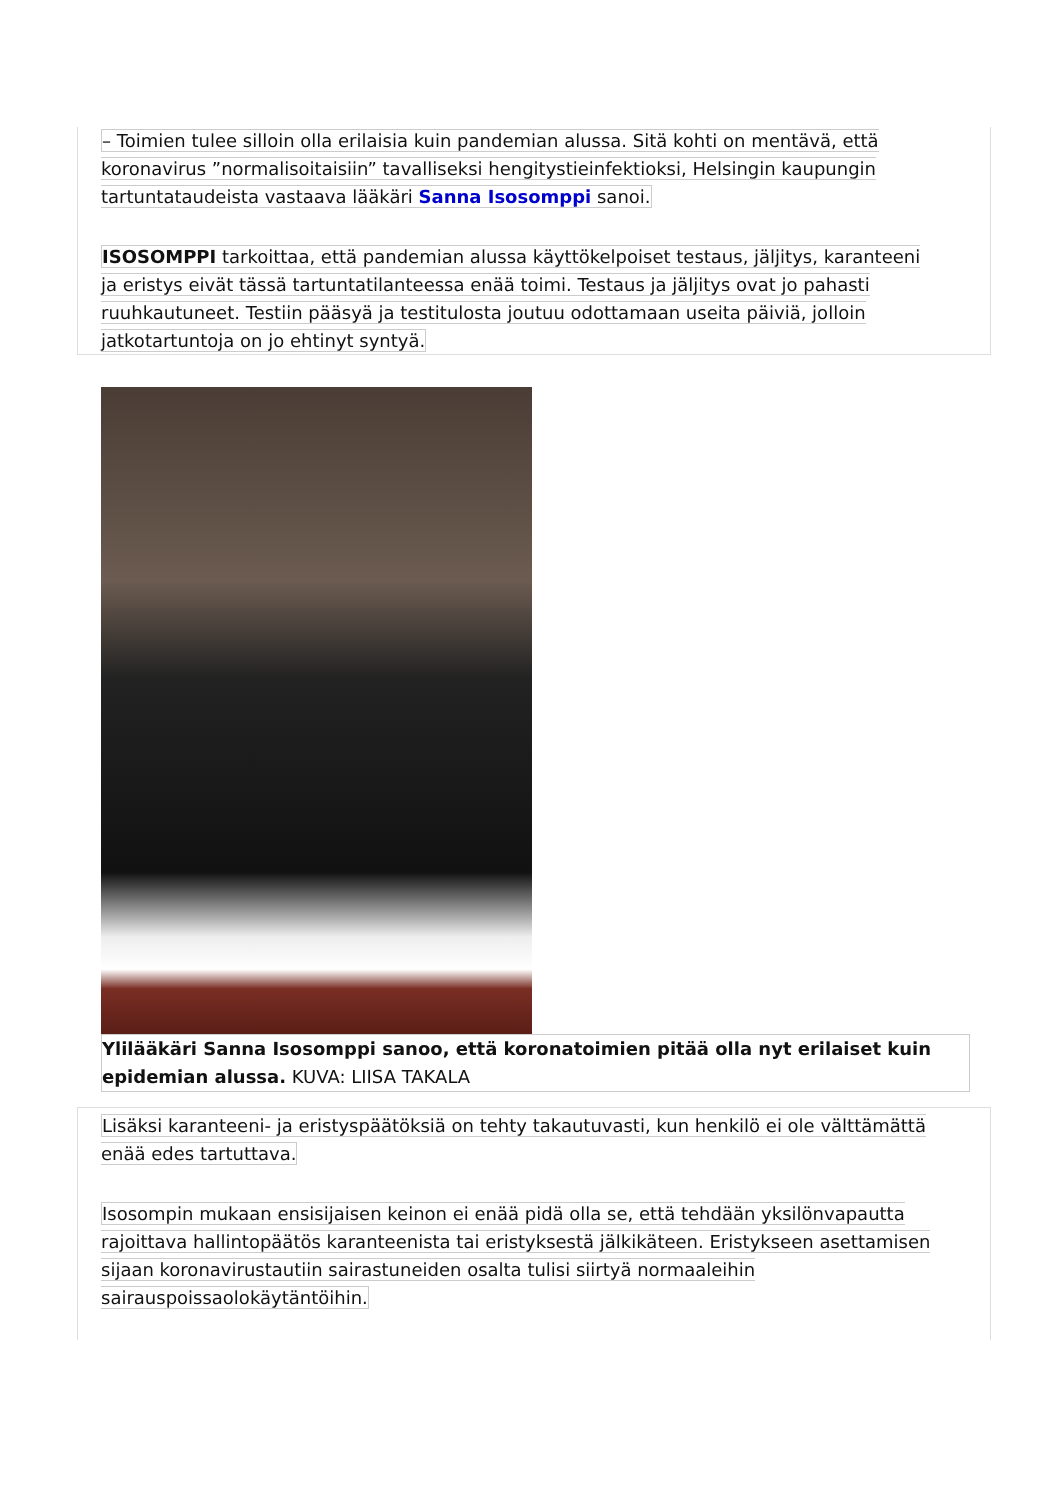– Toimien tulee silloin olla erilaisia kuin pandemian alussa. Sitä kohti on mentävä, että koronavirus ”normalisoitaisiin” tavalliseksi hengitystieinfektioksi, Helsingin kaupungin tartuntataudeista vastaava lääkäri Sanna Isosomppi sanoi.
ISOSOMPPI tarkoittaa, että pandemian alussa käyttökelpoiset testaus, jäljitys, karanteeni ja eristys eivät tässä tartuntatilanteessa enää toimi. Testaus ja jäljitys ovat jo pahasti ruuhkautuneet. Testiin pääsyä ja testitulosta joutuu odottamaan useita päiviä, jolloin jatkotartuntoja on jo ehtinyt syntyä.
Ylilääkäri Sanna Isosomppi sanoo, että koronatoimien pitää olla nyt erilaiset kuin epidemian alussa. KUVA: LIISA TAKALA
Lisäksi karanteeni- ja eristyspäätöksiä on tehty takautuvasti, kun henkilö ei ole välttämättä enää edes tartuttava.
Isosompin mukaan ensisijaisen keinon ei enää pidä olla se, että tehdään yksilönvapautta rajoittava hallintopäätös karanteenista tai eristyksestä jälkikäteen. Eristykseen asettamisen sijaan koronavirustautiin sairastuneiden osalta tulisi siirtyä normaaleihin sairauspoissaolokäytäntöihin.